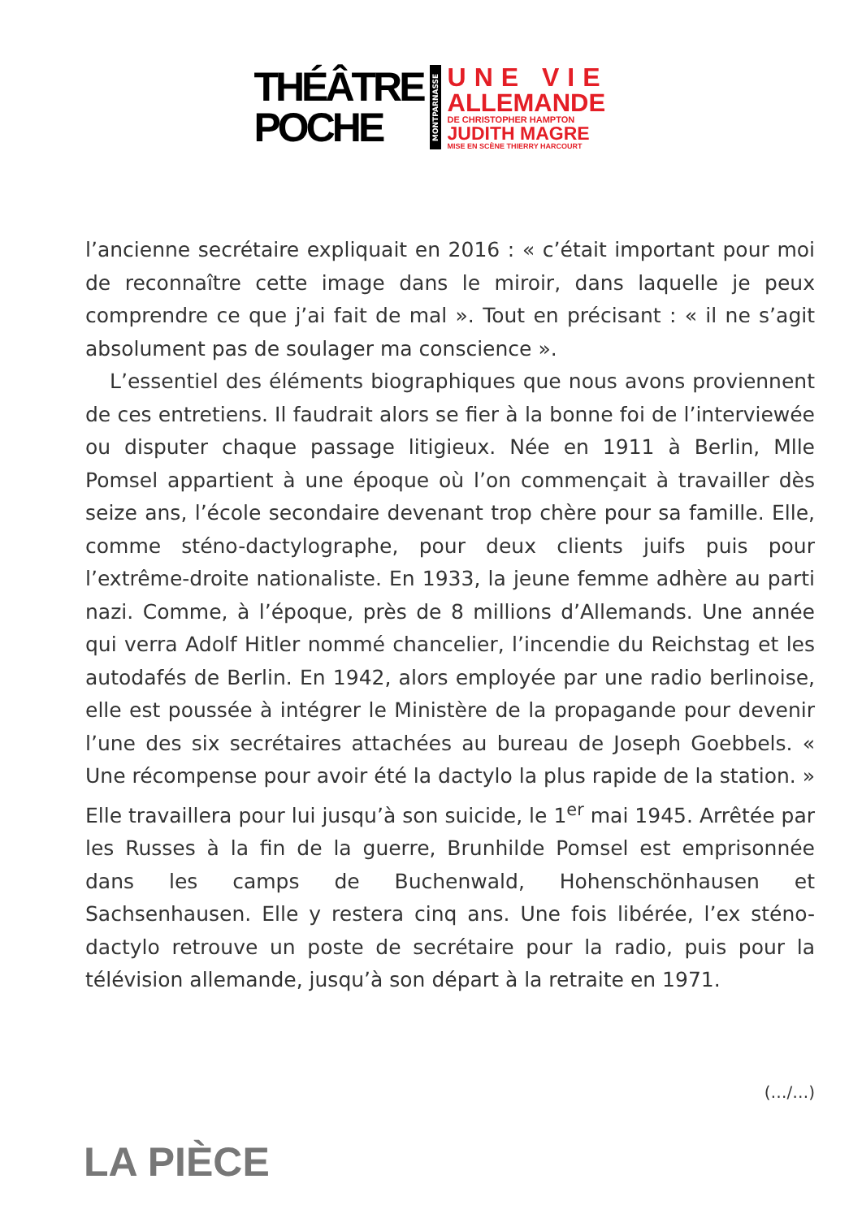THÉÂTRE
POCHE
MONTPARNASSE
UNE VIE
ALLEMANDE
DE CHRISTOPHER HAMPTON
JUDITH MAGRE
MISE EN SCÈNE THIERRY HARCOURT
l’ancienne secrétaire expliquait en 2016 : « c’était important pour moi de reconnaître cette image dans le miroir, dans laquelle je peux comprendre ce que j’ai fait de mal ». Tout en précisant : « il ne s’agit absolument pas de soulager ma conscience ».
L’essentiel des éléments biographiques que nous avons proviennent de ces entretiens. Il faudrait alors se fier à la bonne foi de l’interviewée ou disputer chaque passage litigieux. Née en 1911 à Berlin, Mlle Pomsel appartient à une époque où l’on commençait à travailler dès seize ans, l’école secondaire devenant trop chère pour sa famille. Elle, comme sténo-dactylographe, pour deux clients juifs puis pour l’extrême-droite nationaliste. En 1933, la jeune femme adhère au parti nazi. Comme, à l’époque, près de 8 millions d’Allemands. Une année qui verra Adolf Hitler nommé chancelier, l’incendie du Reichstag et les autodafés de Berlin. En 1942, alors employée par une radio berlinoise, elle est poussée à intégrer le Ministère de la propagande pour devenir l’une des six secrétaires attachées au bureau de Joseph Goebbels. « Une récompense pour avoir été la dactylo la plus rapide de la station. » Elle travaillera pour lui jusqu’à son suicide, le 1<sup>er</sup> mai 1945. Arrêtée par les Russes à la fin de la guerre, Brunhilde Pomsel est emprisonnée dans les camps de Buchenwald, Hohenschönhausen et Sachsenhausen. Elle y restera cinq ans. Une fois libérée, l’ex sténo-dactylo retrouve un poste de secrétaire pour la radio, puis pour la télévision allemande, jusqu’à son départ à la retraite en 1971.
(…/…)
LA PIÈCE